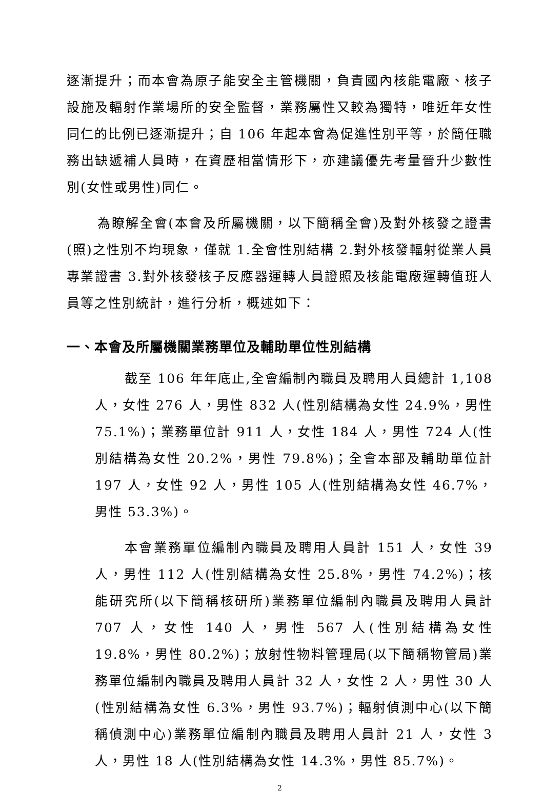逐漸提升；而本會為原子能安全主管機關，負責國內核能電廠、核子設施及輻射作業場所的安全監督，業務屬性又較為獨特，唯近年女性同仁的比例已逐漸提升；自 106 年起本會為促進性別平等，於簡任職務出缺遞補人員時，在資歷相當情形下，亦建議優先考量晉升少數性別(女性或男性)同仁。
為瞭解全會(本會及所屬機關，以下簡稱全會)及對外核發之證書(照)之性別不均現象，僅就 1.全會性別結構 2.對外核發輻射從業人員專業證書 3.對外核發核子反應器運轉人員證照及核能電廠運轉值班人員等之性別統計，進行分析，概述如下：
一、本會及所屬機關業務單位及輔助單位性別結構
截至 106 年年底止,全會編制內職員及聘用人員總計 1,108 人，女性 276 人，男性 832 人(性別結構為女性 24.9%，男性 75.1%)；業務單位計 911 人，女性 184 人，男性 724 人(性別結構為女性 20.2%，男性 79.8%)；全會本部及輔助單位計 197 人，女性 92 人，男性 105 人(性別結構為女性 46.7%，男性 53.3%)。
本會業務單位編制內職員及聘用人員計 151 人，女性 39 人，男性 112 人(性別結構為女性 25.8%，男性 74.2%)；核能研究所(以下簡稱核研所)業務單位編制內職員及聘用人員計 707 人，女性 140 人，男性 567 人(性別結構為女性 19.8%，男性 80.2%)；放射性物料管理局(以下簡稱物管局)業務單位編制內職員及聘用人員計 32 人，女性 2 人，男性 30 人(性別結構為女性 6.3%，男性 93.7%)；輻射偵測中心(以下簡稱偵測中心)業務單位編制內職員及聘用人員計 21 人，女性 3 人，男性 18 人(性別結構為女性 14.3%，男性 85.7%)。
2